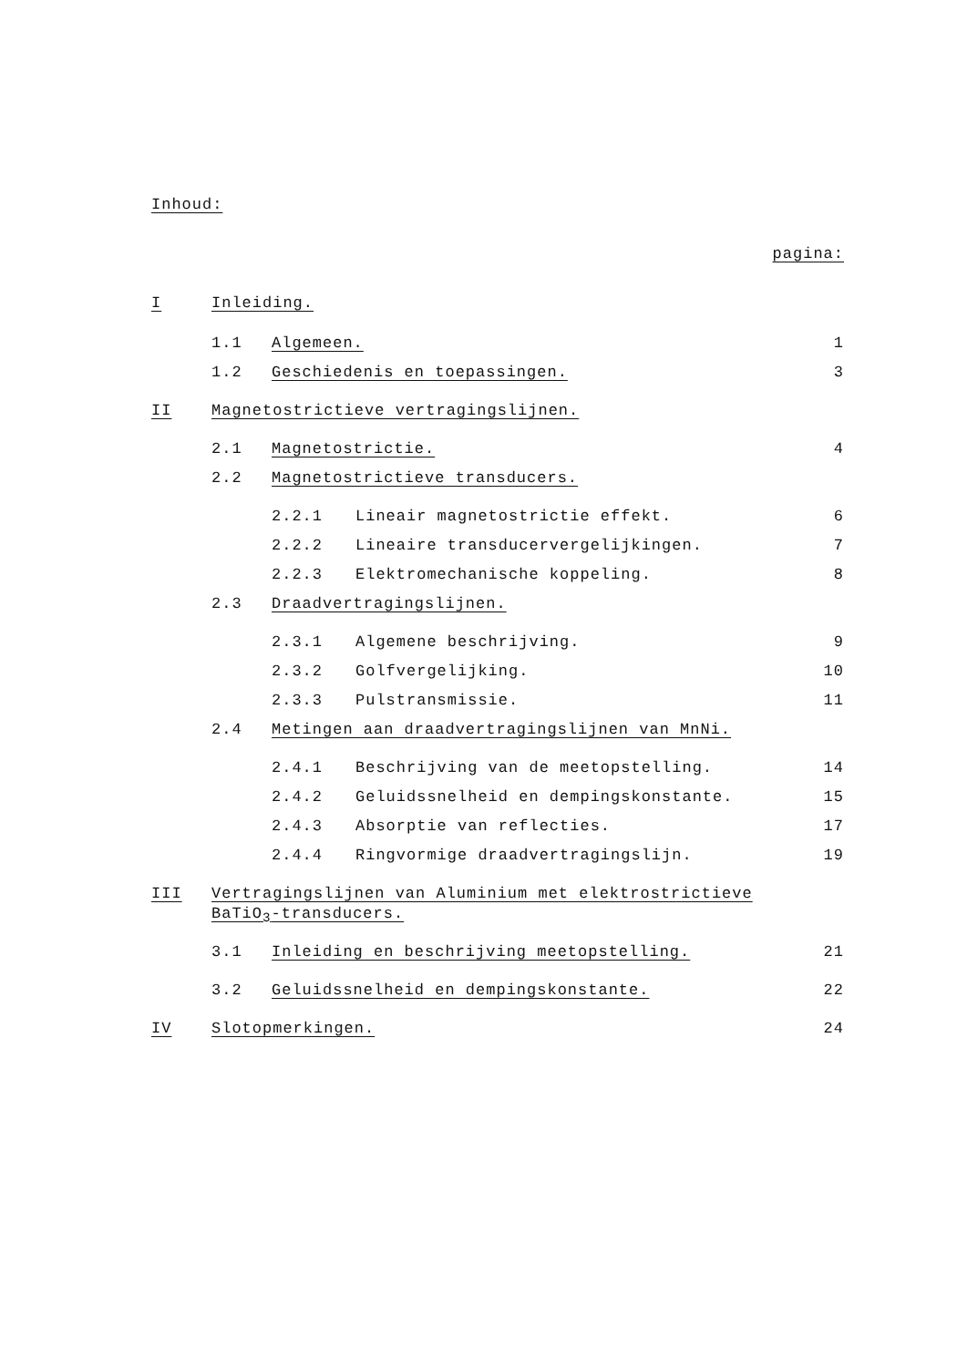Inhoud:
pagina:
I Inleiding.
1.1 Algemeen. 1
1.2 Geschiedenis en toepassingen. 3
II Magnetostrictieve vertragingslijnen.
2.1 Magnetostrictie. 4
2.2 Magnetostrictieve transducers.
2.2.1 Lineair magnetostrictie effekt. 6
2.2.2 Lineaire transducervergelijkingen. 7
2.2.3 Elektromechanische koppeling. 8
2.3 Draadvertragingslijnen.
2.3.1 Algemene beschrijving. 9
2.3.2 Golfvergelijking. 10
2.3.3 Pulstransmissie. 11
2.4 Metingen aan draadvertragingslijnen van MnNi.
2.4.1 Beschrijving van de meetopstelling. 14
2.4.2 Geluidssnelheid en dempingskonstante. 15
2.4.3 Absorptie van reflecties. 17
2.4.4 Ringvormige draadvertragingslijn. 19
III Vertragingslijnen van Aluminium met elektrostrictieve
BaTiO<sub>3</sub>-transducers.
3.1 Inleiding en beschrijving meetopstelling. 21
3.2 Geluidssnelheid en dempingskonstante. 22
IV Slotopmerkingen. 24